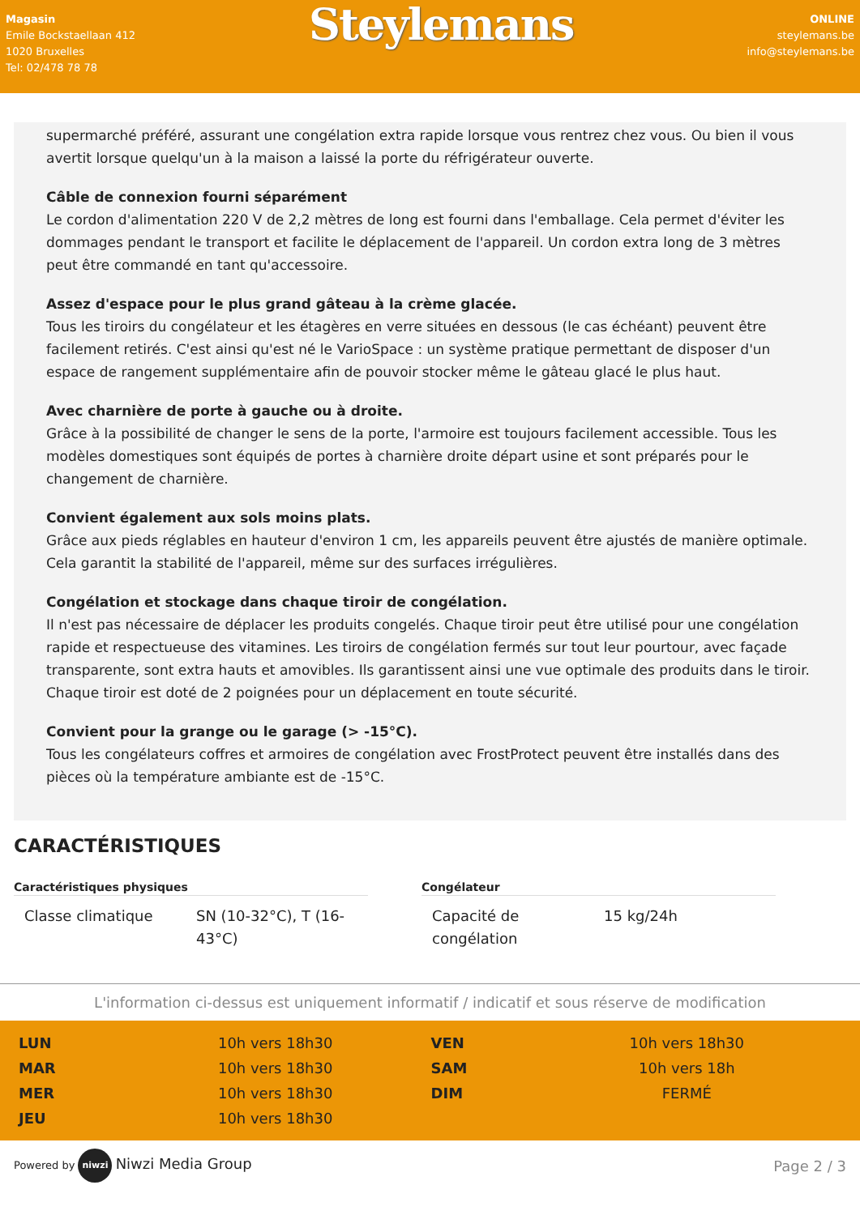Magasin
Emile Bockstaellaan 412
1020 Bruxelles
Tel: 02/478 78 78
Steylemans
ONLINE
steylemans.be
info@steylemans.be
supermarché préféré, assurant une congélation extra rapide lorsque vous rentrez chez vous. Ou bien il vous avertit lorsque quelqu'un à la maison a laissé la porte du réfrigérateur ouverte.
Câble de connexion fourni séparément
Le cordon d'alimentation 220 V de 2,2 mètres de long est fourni dans l'emballage. Cela permet d'éviter les dommages pendant le transport et facilite le déplacement de l'appareil. Un cordon extra long de 3 mètres peut être commandé en tant qu'accessoire.
Assez d'espace pour le plus grand gâteau à la crème glacée.
Tous les tiroirs du congélateur et les étagères en verre situées en dessous (le cas échéant) peuvent être facilement retirés. C'est ainsi qu'est né le VarioSpace : un système pratique permettant de disposer d'un espace de rangement supplémentaire afin de pouvoir stocker même le gâteau glacé le plus haut.
Avec charnière de porte à gauche ou à droite.
Grâce à la possibilité de changer le sens de la porte, l'armoire est toujours facilement accessible. Tous les modèles domestiques sont équipés de portes à charnière droite départ usine et sont préparés pour le changement de charnière.
Convient également aux sols moins plats.
Grâce aux pieds réglables en hauteur d'environ 1 cm, les appareils peuvent être ajustés de manière optimale. Cela garantit la stabilité de l'appareil, même sur des surfaces irrégulières.
Congélation et stockage dans chaque tiroir de congélation.
Il n'est pas nécessaire de déplacer les produits congelés. Chaque tiroir peut être utilisé pour une congélation rapide et respectueuse des vitamines. Les tiroirs de congélation fermés sur tout leur pourtour, avec façade transparente, sont extra hauts et amovibles. Ils garantissent ainsi une vue optimale des produits dans le tiroir. Chaque tiroir est doté de 2 poignées pour un déplacement en toute sécurité.
Convient pour la grange ou le garage (> -15°C).
Tous les congélateurs coffres et armoires de congélation avec FrostProtect peuvent être installés dans des pièces où la température ambiante est de -15°C.
CARACTÉRISTIQUES
Caractéristiques physiques
| Classe climatique | SN (10-32°C), T (16-43°C) |
Congélateur
| Capacité de congélation | 15 kg/24h |
L'information ci-dessus est uniquement informatif / indicatif et sous réserve de modification
| LUN | 10h vers 18h30 |
| MAR | 10h vers 18h30 |
| MER | 10h vers 18h30 |
| JEU | 10h vers 18h30 |
| VEN | 10h vers 18h30 |
| SAM | 10h vers 18h |
| DIM | FERMÉ |
Powered by niwzi Niwzi Media Group
Page 2 / 3